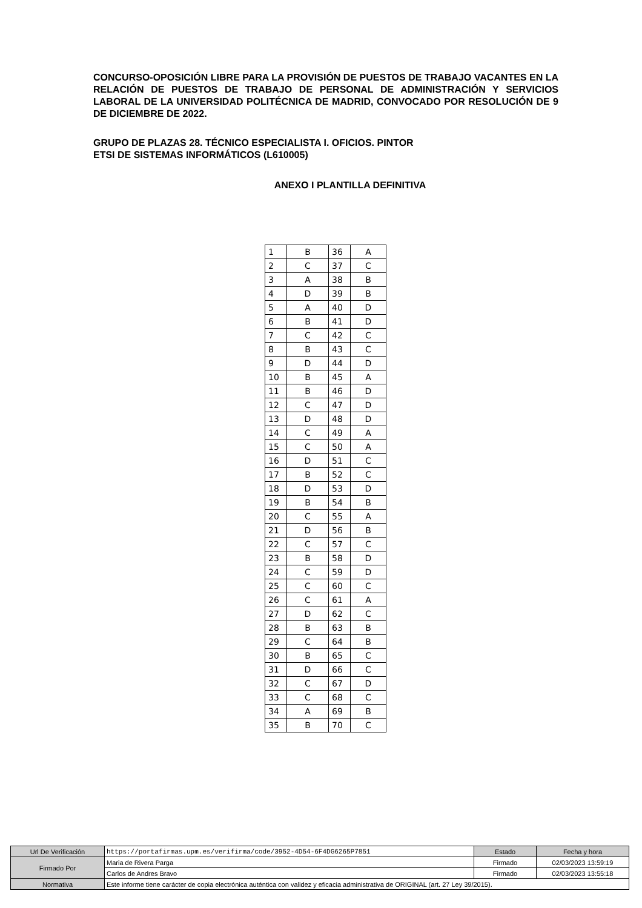CONCURSO-OPOSICIÓN LIBRE PARA LA PROVISIÓN DE PUESTOS DE TRABAJO VACANTES EN LA RELACIÓN DE PUESTOS DE TRABAJO DE PERSONAL DE ADMINISTRACIÓN Y SERVICIOS LABORAL DE LA UNIVERSIDAD POLITÉCNICA DE MADRID, CONVOCADO POR RESOLUCIÓN DE 9 DE DICIEMBRE DE 2022.
GRUPO DE PLAZAS 28. TÉCNICO ESPECIALISTA I. OFICIOS. PINTOR
ETSI DE SISTEMAS INFORMÁTICOS (L610005)
ANEXO I PLANTILLA DEFINITIVA
| 1 | B | 36 | A |
| 2 | C | 37 | C |
| 3 | A | 38 | B |
| 4 | D | 39 | B |
| 5 | A | 40 | D |
| 6 | B | 41 | D |
| 7 | C | 42 | C |
| 8 | B | 43 | C |
| 9 | D | 44 | D |
| 10 | B | 45 | A |
| 11 | B | 46 | D |
| 12 | C | 47 | D |
| 13 | D | 48 | D |
| 14 | C | 49 | A |
| 15 | C | 50 | A |
| 16 | D | 51 | C |
| 17 | B | 52 | C |
| 18 | D | 53 | D |
| 19 | B | 54 | B |
| 20 | C | 55 | A |
| 21 | D | 56 | B |
| 22 | C | 57 | C |
| 23 | B | 58 | D |
| 24 | C | 59 | D |
| 25 | C | 60 | C |
| 26 | C | 61 | A |
| 27 | D | 62 | C |
| 28 | B | 63 | B |
| 29 | C | 64 | B |
| 30 | B | 65 | C |
| 31 | D | 66 | C |
| 32 | C | 67 | D |
| 33 | C | 68 | C |
| 34 | A | 69 | B |
| 35 | B | 70 | C |
| Url De Verificación | https://portafirmas.upm.es/verifirma/code/3952-4D54-6F4DG6265P7851 | Estado | Fecha y hora |
| Firmado Por | Maria de Rivera Parga | Firmado | 02/03/2023 13:59:19 |
| | Carlos de Andres Bravo | Firmado | 02/03/2023 13:55:18 |
| Normativa | Este informe tiene carácter de copia electrónica auténtica con validez y eficacia administrativa de ORIGINAL (art. 27 Ley 39/2015). | | |